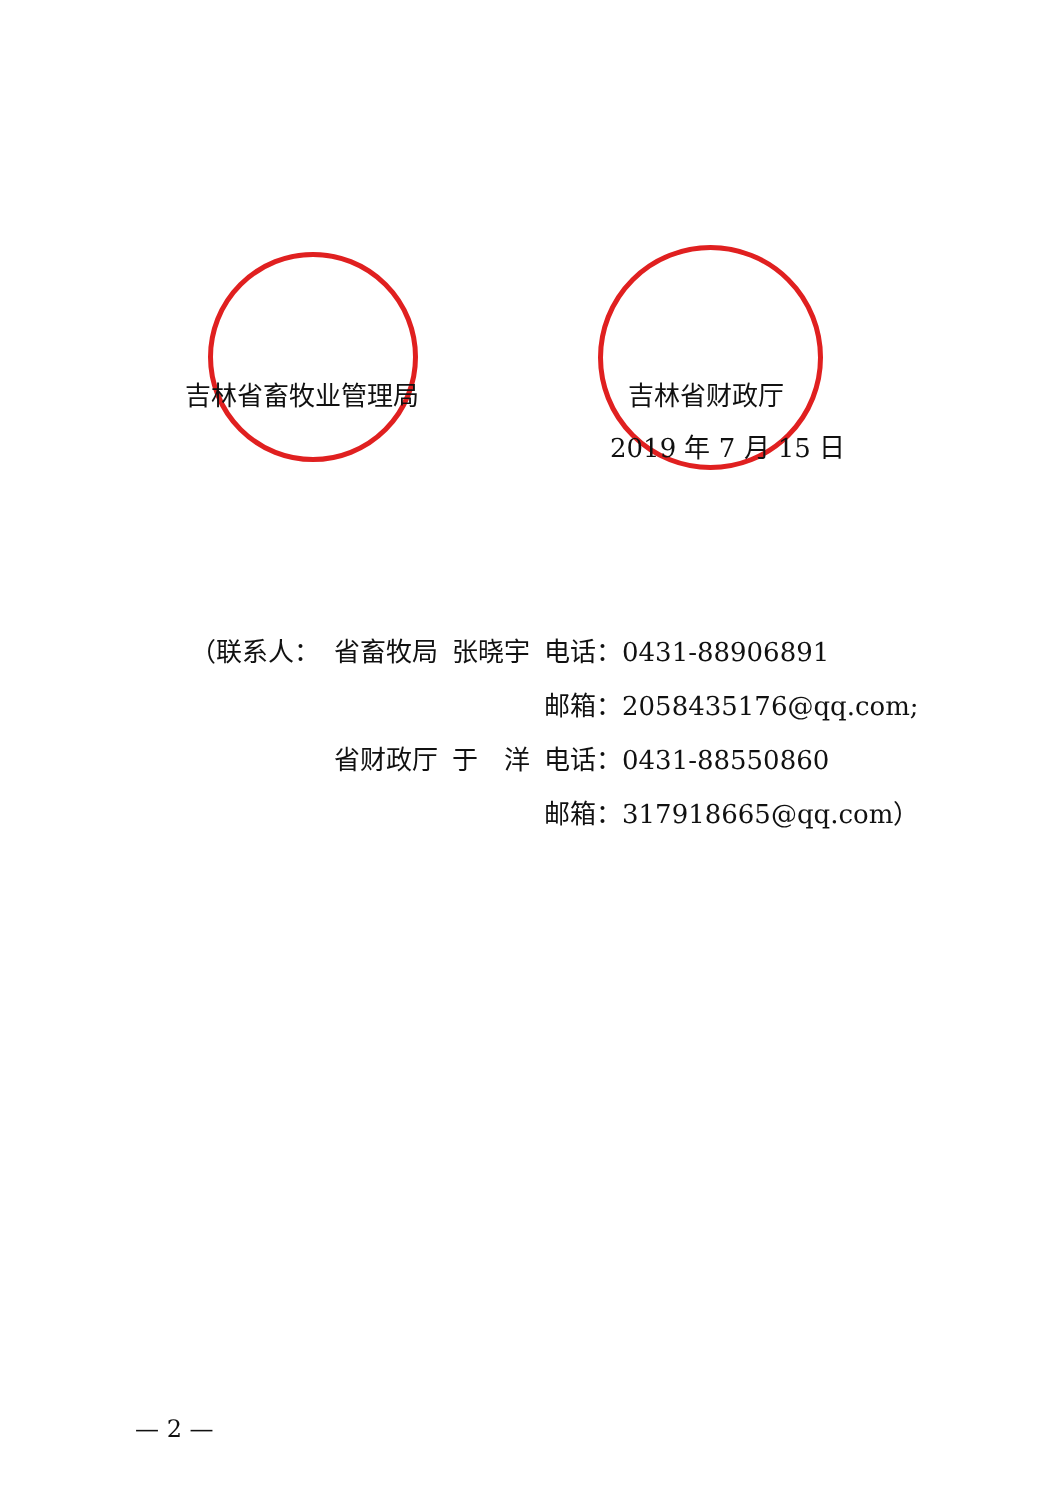吉林省畜牧业管理局 吉林省财政厅
2019 年 7 月 15 日
| （联系人： | 省畜牧局 | 张晓宇 | 电话：0431-88906891 |
| | | | 邮箱：2058435176@qq.com; |
| | 省财政厅 | 于 洋 | 电话：0431-88550860 |
| | | | 邮箱：317918665@qq.com） |
— 2 —